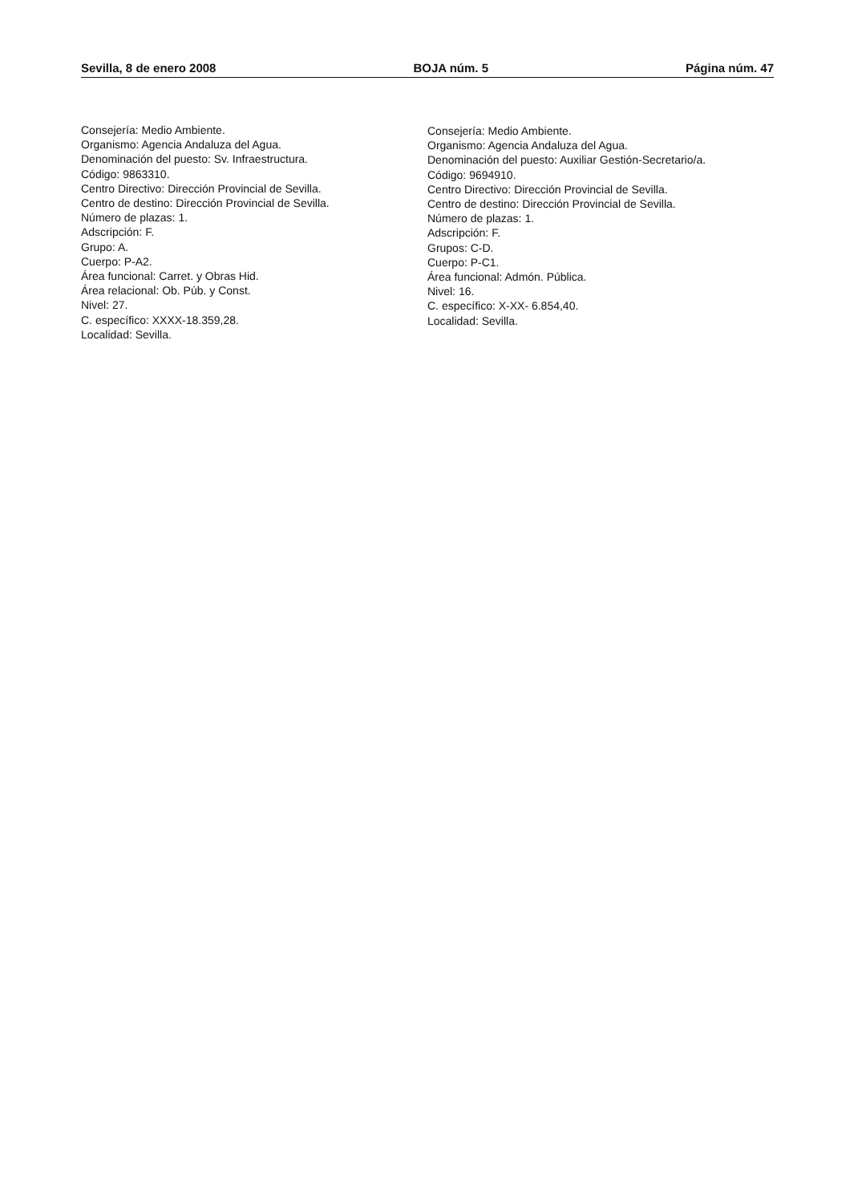Sevilla, 8 de enero 2008 BOJA núm. 5 Página núm. 47
Consejería: Medio Ambiente.
Organismo: Agencia Andaluza del Agua.
Denominación del puesto: Sv. Infraestructura.
Código: 9863310.
Centro Directivo: Dirección Provincial de Sevilla.
Centro de destino: Dirección Provincial de Sevilla.
Número de plazas: 1.
Adscripción: F.
Grupo: A.
Cuerpo: P-A2.
Área funcional: Carret. y Obras Hid.
Área relacional: Ob. Púb. y Const.
Nivel: 27.
C. específico: XXXX-18.359,28.
Localidad: Sevilla.
Consejería: Medio Ambiente.
Organismo: Agencia Andaluza del Agua.
Denominación del puesto: Auxiliar Gestión-Secretario/a.
Código: 9694910.
Centro Directivo: Dirección Provincial de Sevilla.
Centro de destino: Dirección Provincial de Sevilla.
Número de plazas: 1.
Adscripción: F.
Grupos: C-D.
Cuerpo: P-C1.
Área funcional: Admón. Pública.
Nivel: 16.
C. específico: X-XX- 6.854,40.
Localidad: Sevilla.